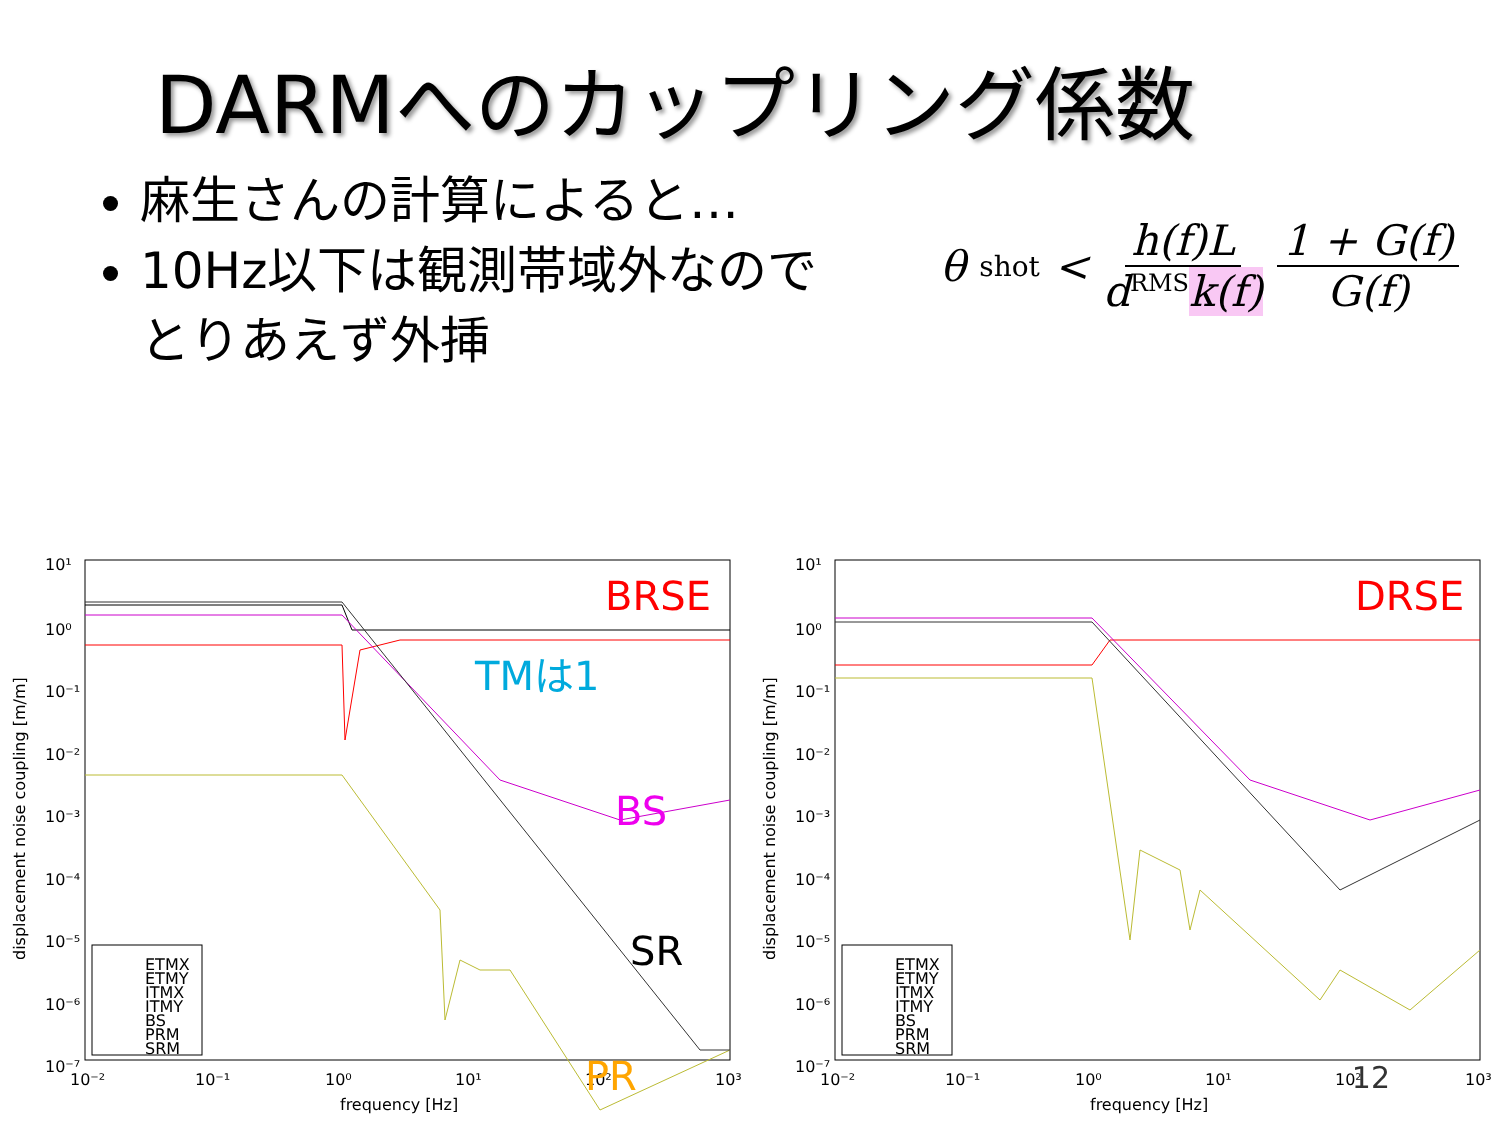DARMへのカップリング係数
麻生さんの計算によると…
10Hz以下は観測帯域外なので
とりあえず外挿
θ<sub>shot</sub> < h(f)L d<sup>RMS</sup>k(f) 1 + G(f) G(f)
10¹
10⁰
10⁻¹
10⁻²
10⁻³
10⁻⁴
10⁻⁵
10⁻⁶
10⁻⁷
10⁻²
10⁻¹
10⁰
10¹
10²
10³
frequency [Hz]
displacement noise coupling [m/m]
BRSE
TMは1
BS
SR
PR
ETMX
ETMY
ITMX
ITMY
BS
PRM
SRM
10¹
10⁰
10⁻¹
10⁻²
10⁻³
10⁻⁴
10⁻⁵
10⁻⁶
10⁻⁷
10⁻²
10⁻¹
10⁰
10¹
10²
10³
frequency [Hz]
displacement noise coupling [m/m]
DRSE
ETMX
ETMY
ITMX
ITMY
BS
PRM
SRM
12